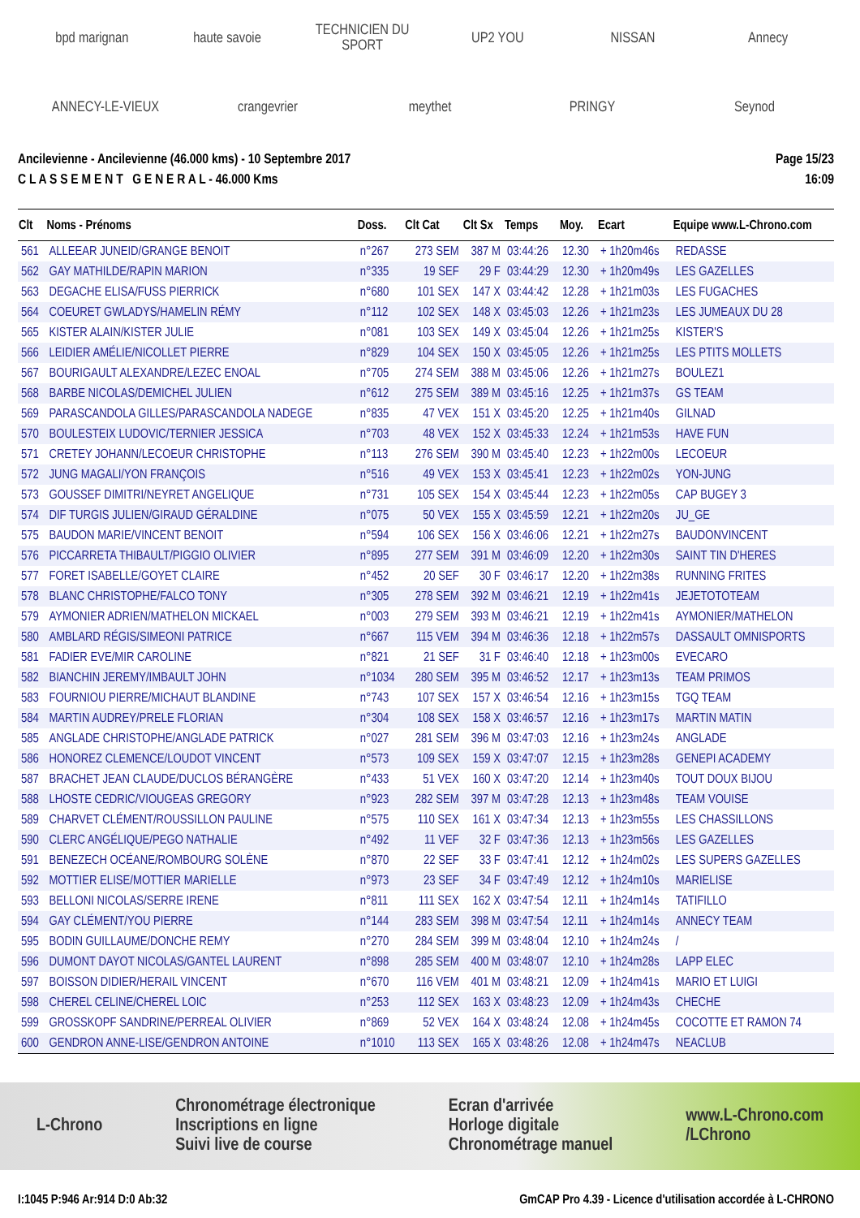bpd marignan haute savoie TECHNICIEN DU SPORT UP2 YOU NISSAN Annecy ANNECY-LE-VIEUX crangevrier meythet PRINGY Seynod
Ancilevienne - Ancilevienne (46.000 kms) - 10 Septembre 2017
C L A S S E M E N T G E N E R A L - 46.000 Kms
Page 15/23
16:09
| Clt | Noms - Prénoms | Doss. | Clt Cat | Clt Sx | Temps | Moy. | Ecart | Equipe www.L-Chrono.com |
| --- | --- | --- | --- | --- | --- | --- | --- | --- |
| 561 | ALLEEAR JUNEID/GRANGE BENOIT | n°267 | 273 SEM | 387 M | 03:44:26 | 12.30 | + 1h20m46s | REDASSE |
| 562 | GAY MATHILDE/RAPIN MARION | n°335 | 19 SEF | 29 F | 03:44:29 | 12.30 | + 1h20m49s | LES GAZELLES |
| 563 | DEGACHE ELISA/FUSS PIERRICK | n°680 | 101 SEX | 147 X | 03:44:42 | 12.28 | + 1h21m03s | LES FUGACHES |
| 564 | COEURET GWLADYS/HAMELIN RÉMY | n°112 | 102 SEX | 148 X | 03:45:03 | 12.26 | + 1h21m23s | LES JUMEAUX DU 28 |
| 565 | KISTER ALAIN/KISTER JULIE | n°081 | 103 SEX | 149 X | 03:45:04 | 12.26 | + 1h21m25s | KISTER'S |
| 566 | LEIDIER AMÉLIE/NICOLLET PIERRE | n°829 | 104 SEX | 150 X | 03:45:05 | 12.26 | + 1h21m25s | LES PTITS MOLLETS |
| 567 | BOURIGAULT ALEXANDRE/LEZEC ENOAL | n°705 | 274 SEM | 388 M | 03:45:06 | 12.26 | + 1h21m27s | BOULEZ1 |
| 568 | BARBE NICOLAS/DEMICHEL JULIEN | n°612 | 275 SEM | 389 M | 03:45:16 | 12.25 | + 1h21m37s | GS TEAM |
| 569 | PARASCANDOLA GILLES/PARASCANDOLA NADEGE | n°835 | 47 VEX | 151 X | 03:45:20 | 12.25 | + 1h21m40s | GILNAD |
| 570 | BOULESTEIX LUDOVIC/TERNIER JESSICA | n°703 | 48 VEX | 152 X | 03:45:33 | 12.24 | + 1h21m53s | HAVE FUN |
| 571 | CRETEY JOHANN/LECOEUR CHRISTOPHE | n°113 | 276 SEM | 390 M | 03:45:40 | 12.23 | + 1h22m00s | LECOEUR |
| 572 | JUNG MAGALI/YON FRANÇOIS | n°516 | 49 VEX | 153 X | 03:45:41 | 12.23 | + 1h22m02s | YON-JUNG |
| 573 | GOUSSEF DIMITRI/NEYRET ANGELIQUE | n°731 | 105 SEX | 154 X | 03:45:44 | 12.23 | + 1h22m05s | CAP BUGEY 3 |
| 574 | DIF TURGIS JULIEN/GIRAUD GÉRALDINE | n°075 | 50 VEX | 155 X | 03:45:59 | 12.21 | + 1h22m20s | JU_GE |
| 575 | BAUDON MARIE/VINCENT BENOIT | n°594 | 106 SEX | 156 X | 03:46:06 | 12.21 | + 1h22m27s | BAUDONVINCENT |
| 576 | PICCARRETA THIBAULT/PIGGIO OLIVIER | n°895 | 277 SEM | 391 M | 03:46:09 | 12.20 | + 1h22m30s | SAINT TIN D'HERES |
| 577 | FORET ISABELLE/GOYET CLAIRE | n°452 | 20 SEF | 30 F | 03:46:17 | 12.20 | + 1h22m38s | RUNNING FRITES |
| 578 | BLANC CHRISTOPHE/FALCO TONY | n°305 | 278 SEM | 392 M | 03:46:21 | 12.19 | + 1h22m41s | JEJETOTOTEAM |
| 579 | AYMONIER ADRIEN/MATHELON MICKAEL | n°003 | 279 SEM | 393 M | 03:46:21 | 12.19 | + 1h22m41s | AYMONIER/MATHELON |
| 580 | AMBLARD RÉGIS/SIMEONI PATRICE | n°667 | 115 VEM | 394 M | 03:46:36 | 12.18 | + 1h22m57s | DASSAULT OMNISPORTS |
| 581 | FADIER EVE/MIR CAROLINE | n°821 | 21 SEF | 31 F | 03:46:40 | 12.18 | + 1h23m00s | EVECARO |
| 582 | BIANCHIN JEREMY/IMBAULT JOHN | n°1034 | 280 SEM | 395 M | 03:46:52 | 12.17 | + 1h23m13s | TEAM PRIMOS |
| 583 | FOURNIOU PIERRE/MICHAUT BLANDINE | n°743 | 107 SEX | 157 X | 03:46:54 | 12.16 | + 1h23m15s | TGQ TEAM |
| 584 | MARTIN AUDREY/PRELE FLORIAN | n°304 | 108 SEX | 158 X | 03:46:57 | 12.16 | + 1h23m17s | MARTIN MATIN |
| 585 | ANGLADE CHRISTOPHE/ANGLADE PATRICK | n°027 | 281 SEM | 396 M | 03:47:03 | 12.16 | + 1h23m24s | ANGLADE |
| 586 | HONOREZ CLEMENCE/LOUDOT VINCENT | n°573 | 109 SEX | 159 X | 03:47:07 | 12.15 | + 1h23m28s | GENEPI ACADEMY |
| 587 | BRACHET JEAN CLAUDE/DUCLOS BÉRANGÈRE | n°433 | 51 VEX | 160 X | 03:47:20 | 12.14 | + 1h23m40s | TOUT DOUX BIJOU |
| 588 | LHOSTE CEDRIC/VIOUGEAS GREGORY | n°923 | 282 SEM | 397 M | 03:47:28 | 12.13 | + 1h23m48s | TEAM VOUISE |
| 589 | CHARVET CLÉMENT/ROUSSILLON PAULINE | n°575 | 110 SEX | 161 X | 03:47:34 | 12.13 | + 1h23m55s | LES CHASSILLONS |
| 590 | CLERC ANGÉLIQUE/PEGO NATHALIE | n°492 | 11 VEF | 32 F | 03:47:36 | 12.13 | + 1h23m56s | LES GAZELLES |
| 591 | BENEZECH OCÉANE/ROMBOURG SOLÈNE | n°870 | 22 SEF | 33 F | 03:47:41 | 12.12 | + 1h24m02s | LES SUPERS GAZELLES |
| 592 | MOTTIER ELISE/MOTTIER MARIELLE | n°973 | 23 SEF | 34 F | 03:47:49 | 12.12 | + 1h24m10s | MARIELISE |
| 593 | BELLONI NICOLAS/SERRE IRENE | n°811 | 111 SEX | 162 X | 03:47:54 | 12.11 | + 1h24m14s | TATIFILLO |
| 594 | GAY CLÉMENT/YOU PIERRE | n°144 | 283 SEM | 398 M | 03:47:54 | 12.11 | + 1h24m14s | ANNECY TEAM |
| 595 | BODIN GUILLAUME/DONCHE REMY | n°270 | 284 SEM | 399 M | 03:48:04 | 12.10 | + 1h24m24s | / |
| 596 | DUMONT DAYOT NICOLAS/GANTEL LAURENT | n°898 | 285 SEM | 400 M | 03:48:07 | 12.10 | + 1h24m28s | LAPP ELEC |
| 597 | BOISSON DIDIER/HERAIL VINCENT | n°670 | 116 VEM | 401 M | 03:48:21 | 12.09 | + 1h24m41s | MARIO ET LUIGI |
| 598 | CHEREL CELINE/CHEREL LOIC | n°253 | 112 SEX | 163 X | 03:48:23 | 12.09 | + 1h24m43s | CHECHE |
| 599 | GROSSKOPF SANDRINE/PERREAL OLIVIER | n°869 | 52 VEX | 164 X | 03:48:24 | 12.08 | + 1h24m45s | COCOTTE ET RAMON 74 |
| 600 | GENDRON ANNE-LISE/GENDRON ANTOINE | n°1010 | 113 SEX | 165 X | 03:48:26 | 12.08 | + 1h24m47s | NEACLUB |
L-Chrono
Chronométrage électronique
Inscriptions en ligne
Suivi live de course
Ecran d'arrivée
Horloge digitale
Chronométrage manuel
www.L-Chrono.com
/LChrono
I:1045 P:946 Ar:914 D:0 Ab:32 GmCAP Pro 4.39 - Licence d'utilisation accordée à L-CHRONO